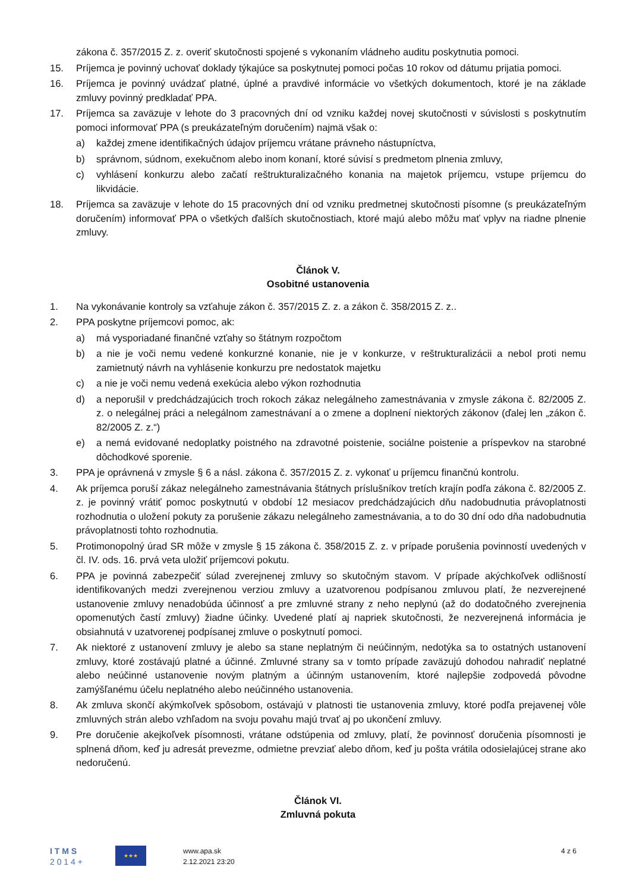zákona č. 357/2015 Z. z. overiť skutočnosti spojené s vykonaním vládneho auditu poskytnutia pomoci.
15. Príjemca je povinný uchovať doklady týkajúce sa poskytnutej pomoci počas 10 rokov od dátumu prijatia pomoci.
16. Príjemca je povinný uvádzať platné, úplné a pravdivé informácie vo všetkých dokumentoch, ktoré je na základe zmluvy povinný predkladať PPA.
17. Príjemca sa zaväzuje v lehote do 3 pracovných dní od vzniku každej novej skutočnosti v súvislosti s poskytnutím pomoci informovať PPA (s preukázateľným doručením) najmä však o:
a) každej zmene identifikačných údajov príjemcu vrátane právneho nástupníctva,
b) správnom, súdnom, exekučnom alebo inom konaní, ktoré súvisí s predmetom plnenia zmluvy,
c) vyhlásení konkurzu alebo začatí reštrukturalizačného konania na majetok príjemcu, vstupe príjemcu do likvidácie.
18. Príjemca sa zaväzuje v lehote do 15 pracovných dní od vzniku predmetnej skutočnosti písomne (s preukázateľným doručením) informovať PPA o všetkých ďalších skutočnostiach, ktoré majú alebo môžu mať vplyv na riadne plnenie zmluvy.
Článok V.
Osobitné ustanovenia
1. Na vykonávanie kontroly sa vzťahuje zákon č. 357/2015 Z. z. a zákon č. 358/2015 Z. z..
2. PPA poskytne príjemcovi pomoc, ak:
a) má vysporiadané finančné vzťahy so štátnym rozpočtom
b) a nie je voči nemu vedené konkurzné konanie, nie je v konkurze, v reštrukturalizácii a nebol proti nemu zamietnutý návrh na vyhlásenie konkurzu pre nedostatok majetku
c) a nie je voči nemu vedená exekúcia alebo výkon rozhodnutia
d) a neporušil v predchádzajúcich troch rokoch zákaz nelegálneho zamestnávania v zmysle zákona č. 82/2005 Z. z. o nelegálnej práci a nelegálnom zamestnávaní a o zmene a doplnení niektorých zákonov (ďalej len „zákon č. 82/2005 Z. z.“)
e) a nemá evidované nedoplatky poistného na zdravotné poistenie, sociálne poistenie a príspevkov na starobné dôchodkové sporenie.
3. PPA je oprávnená v zmysle § 6 a násl. zákona č. 357/2015 Z. z. vykonať u príjemcu finančnú kontrolu.
4. Ak príjemca poruší zákaz nelegálneho zamestnávania štátnych príslušníkov tretích krajín podľa zákona č. 82/2005 Z. z. je povinný vrátiť pomoc poskytnutú v období 12 mesiacov predchádzajúcich dňu nadobudnutia právoplatnosti rozhodnutia o uložení pokuty za porušenie zákazu nelegálneho zamestnávania, a to do 30 dní odo dňa nadobudnutia právoplatnosti tohto rozhodnutia.
5. Protimonopolný úrad SR môže v zmysle § 15 zákona č. 358/2015 Z. z. v prípade porušenia povinností uvedených v čl. IV. ods. 16. prvá veta uložiť príjemcovi pokutu.
6. PPA je povinná zabezpečiť súlad zverejnenej zmluvy so skutočným stavom. V prípade akýchkoľvek odlišností identifikovaných medzi zverejnenou verziou zmluvy a uzatvorenou podpísanou zmluvou platí, že nezverejnené ustanovenie zmluvy nenadobúda účinnosť a pre zmluvné strany z neho neplynú (až do dodatočného zverejnenia opomenutých častí zmluvy) žiadne účinky. Uvedené platí aj napriek skutočnosti, že nezverejnená informácia je obsiahnutá v uzatvorenej podpísanej zmluve o poskytnutí pomoci.
7. Ak niektoré z ustanovení zmluvy je alebo sa stane neplatným či neúčinným, nedotýka sa to ostatných ustanovení zmluvy, ktoré zostávajú platné a účinné. Zmluvné strany sa v tomto prípade zaväzujú dohodou nahradiť neplatné alebo neúčinné ustanovenie novým platným a účinným ustanovením, ktoré najlepšie zodpovedá pôvodne zamýšľanému účelu neplatného alebo neúčinného ustanovenia.
8. Ak zmluva skončí akýmkoľvek spôsobom, ostávajú v platnosti tie ustanovenia zmluvy, ktoré podľa prejavenej vôle zmluvných strán alebo vzhľadom na svoju povahu majú trvať aj po ukončení zmluvy.
9. Pre doručenie akejkoľvek písomnosti, vrátane odstúpenia od zmluvy, platí, že povinnosť doručenia písomnosti je splnená dňom, keď ju adresát prevezme, odmietne prevziať alebo dňom, keď ju pošta vrátila odosielajúcej strane ako nedoručenú.
Článok VI.
Zmluvná pokuta
I T M S
2 0 1 4 +
★★★
www.apa.sk
2.12.2021 23:20
4 z 6